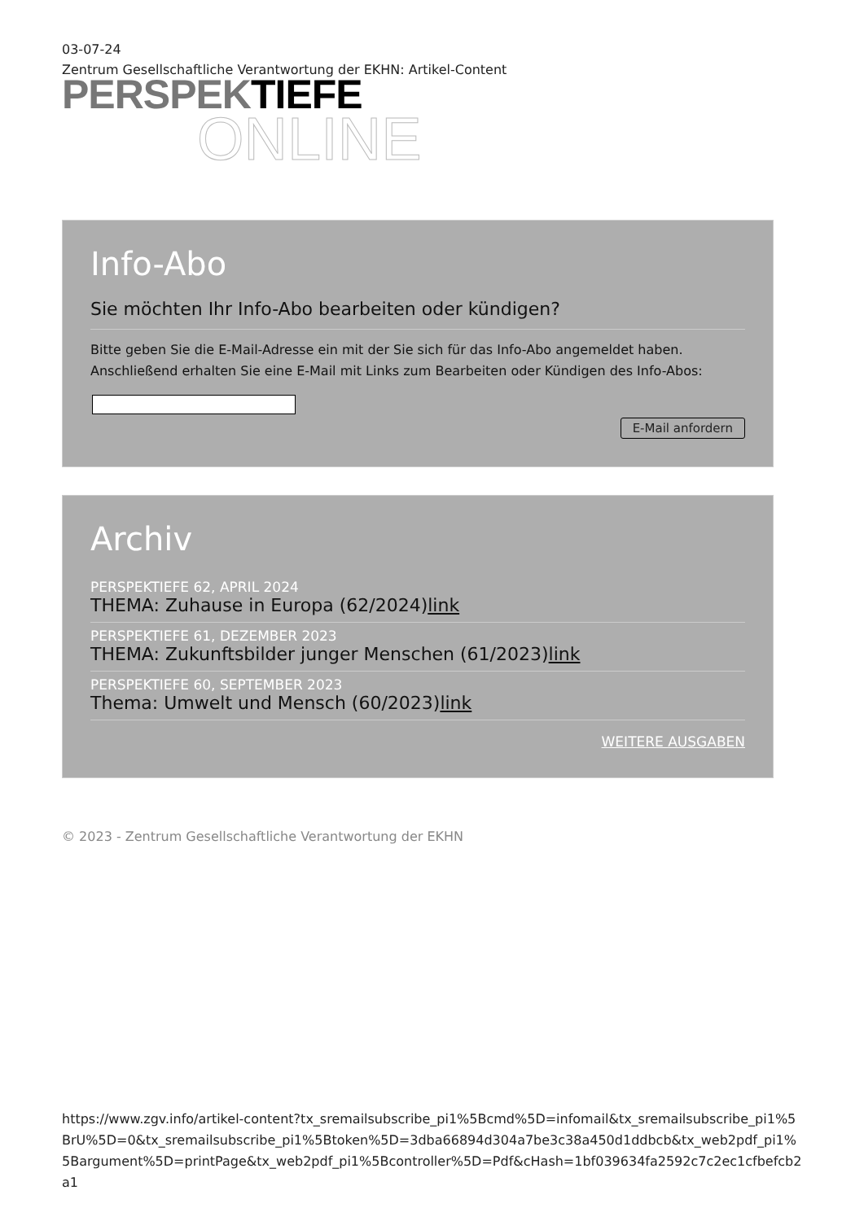03-07-24
Zentrum Gesellschaftliche Verantwortung der EKHN: Artikel-Content
PERSPEK TIEFE
ONLINE
Info-Abo
Sie möchten Ihr Info-Abo bearbeiten oder kündigen?
Bitte geben Sie die E-Mail-Adresse ein mit der Sie sich für das Info-Abo angemeldet haben. Anschließend erhalten Sie eine E-Mail mit Links zum Bearbeiten oder Kündigen des Info-Abos:
E-Mail anfordern
Archiv
PERSPEKTIEFE 62, APRIL 2024
THEMA: Zuhause in Europa (62/2024)link
PERSPEKTIEFE 61, DEZEMBER 2023
THEMA: Zukunftsbilder junger Menschen (61/2023)link
PERSPEKTIEFE 60, SEPTEMBER 2023
Thema: Umwelt und Mensch (60/2023)link
WEITERE AUSGABEN
© 2023 - Zentrum Gesellschaftliche Verantwortung der EKHN
https://www.zgv.info/artikel-content?tx_sremailsubscribe_pi1%5Bcmd%5D=infomail&tx_sremailsubscribe_pi1%5BrU%5D=0&tx_sremailsubscribe_pi1%5Btoken%5D=3dba66894d304a7be3c38a450d1ddbcb&tx_web2pdf_pi1%5Bargument%5D=printPage&tx_web2pdf_pi1%5Bcontroller%5D=Pdf&cHash=1bf039634fa2592c7c2ec1cfbefcb2a1